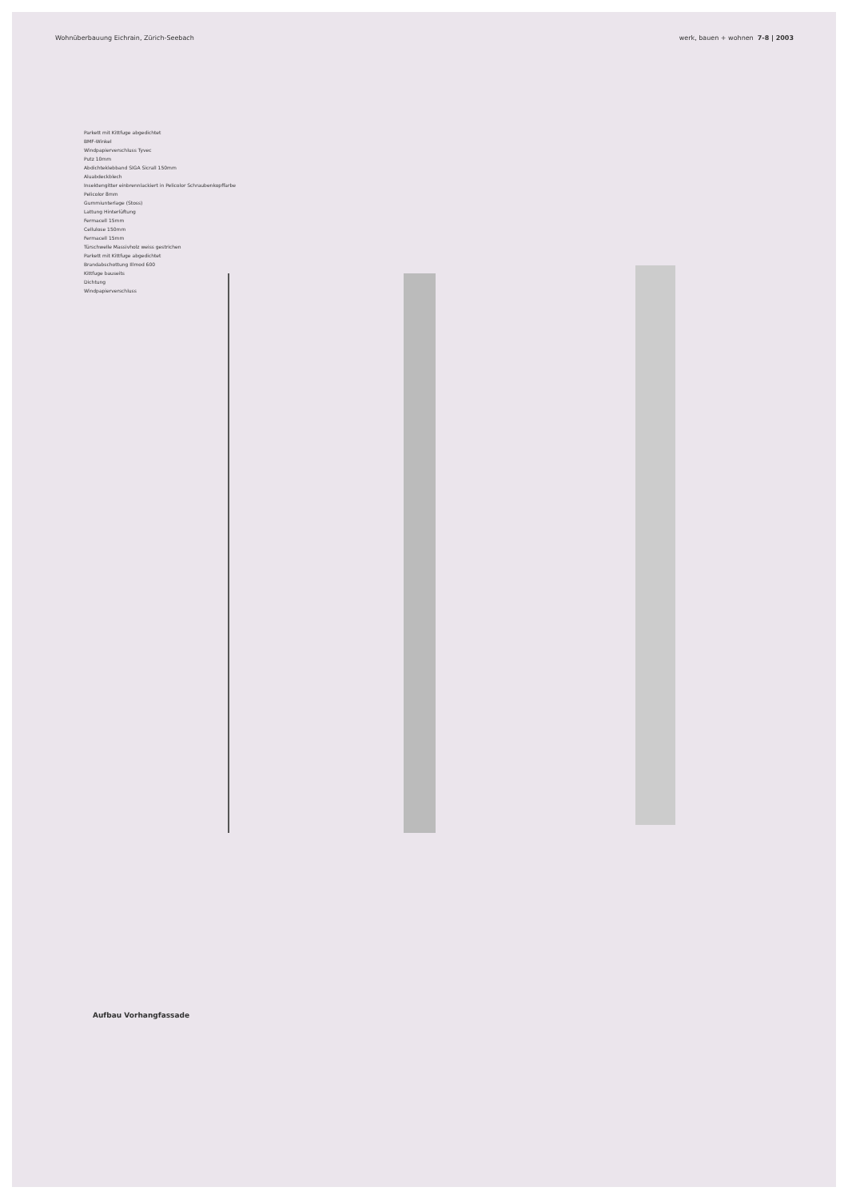Wohnüberbauung Eichrain, Zürich-Seebach werk, bauen + wohnen 7-8 | 2003
Parkett mit Kittfuge abgedichtet
BMF-Winkel
Windpapierverschluss Tyvec
Putz 10mm
Abdichteklebband SIGA Sicrall 150mm
Aluabdeckblech
Insektengitter einbrennlackiert in Pelicolor Schraubenkopffarbe
Pelicolor 8mm
Gummiunterlage (Stoss)
Lattung Hinterlüftung
Fermacell 15mm
Cellulose 150mm
Fermacell 15mm
Türschwelle Massivholz weiss gestrichen
Parkett mit Kittfuge abgedichtet
Brandabschottung Illmod 600
Kittfuge bauseits
Dichtung
Windpapierverschluss
Aufbau Vorhangfassade